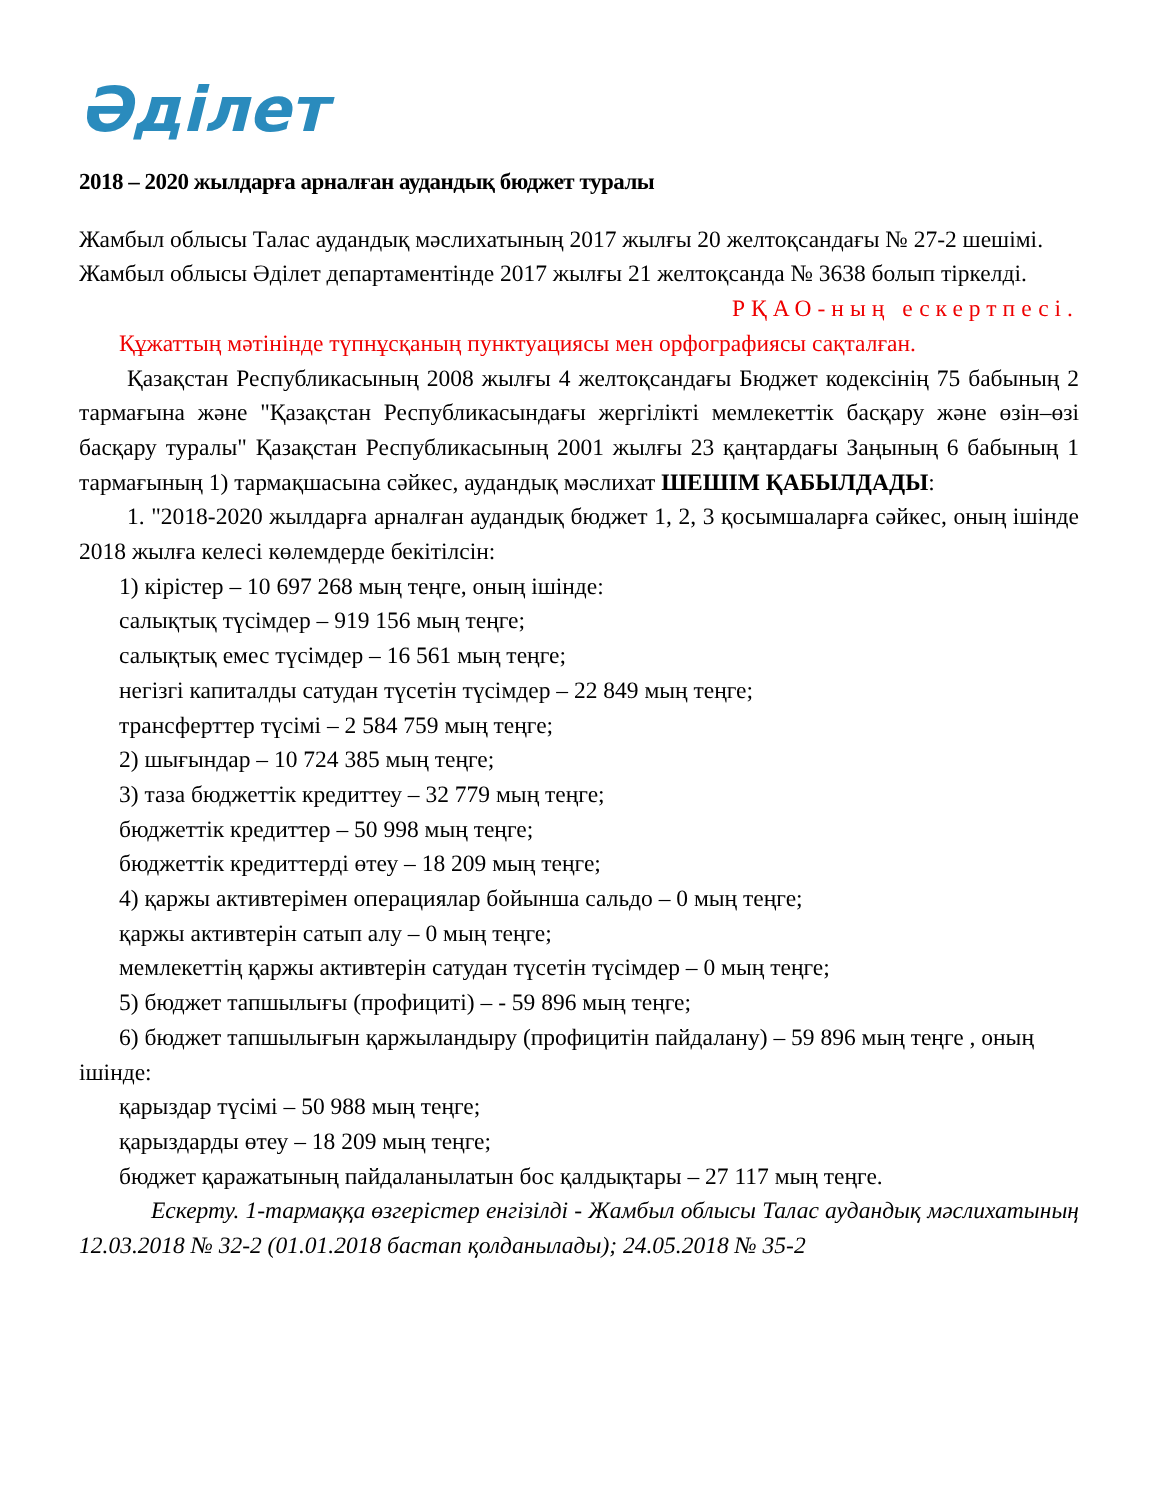Әділет
2018 – 2020 жылдарға арналған аудандық бюджет туралы
Жамбыл облысы Талас аудандық мәслихатының 2017 жылғы 20 желтоқсандағы № 27-2 шешімі. Жамбыл облысы Әділет департаментінде 2017 жылғы 21 желтоқсанда № 3638 болып тіркелді.
РҚАО-ның ескертпесі.
Құжаттың мәтінінде түпнұсқаның пунктуациясы мен орфографиясы сақталған.
Қазақстан Республикасының 2008 жылғы 4 желтоқсандағы Бюджет кодексінің 75 бабының 2 тармағына және "Қазақстан Республикасындағы жергілікті мемлекеттік басқару және өзін–өзі басқару туралы" Қазақстан Республикасының 2001 жылғы 23 қаңтардағы Заңының 6 бабының 1 тармағының 1) тармақшасына сәйкес, аудандық мәслихат ШЕШІМ ҚАБЫЛДАДЫ:
1. "2018-2020 жылдарға арналған аудандық бюджет 1, 2, 3 қосымшаларға сәйкес, оның ішінде 2018 жылға келесі көлемдерде бекітілсін:
1) кірістер – 10 697 268 мың теңге, оның ішінде:
салықтық түсімдер – 919 156 мың теңге;
салықтық емес түсімдер – 16 561 мың теңге;
негізгі капиталды сатудан түсетін түсімдер – 22 849 мың теңге;
трансферттер түсімі – 2 584 759 мың теңге;
2) шығындар – 10 724 385 мың теңге;
3) таза бюджеттік кредиттеу – 32 779 мың теңге;
бюджеттік кредиттер – 50 998 мың теңге;
бюджеттік кредиттерді өтеу – 18 209 мың теңге;
4) қаржы активтерімен операциялар бойынша сальдо – 0 мың теңге;
қаржы активтерін сатып алу – 0 мың теңге;
мемлекеттің қаржы активтерін сатудан түсетін түсімдер – 0 мың теңге;
5) бюджет тапшылығы (профициті) – - 59 896 мың теңге;
6) бюджет тапшылығын қаржыландыру (профицитін пайдалану) – 59 896 мың теңге , оның ішінде:
қарыздар түсімі – 50 988 мың теңге;
қарыздарды өтеу – 18 209 мың теңге;
бюджет қаражатының пайдаланылатын бос қалдықтары – 27 117 мың теңге.
Ескерту. 1-тармаққа өзгерістер енгізілді - Жамбыл облысы Талас аудандық мәслихатының 12.03.2018 № 32-2 (01.01.2018 бастап қолданылады); 24.05.2018 № 35-2